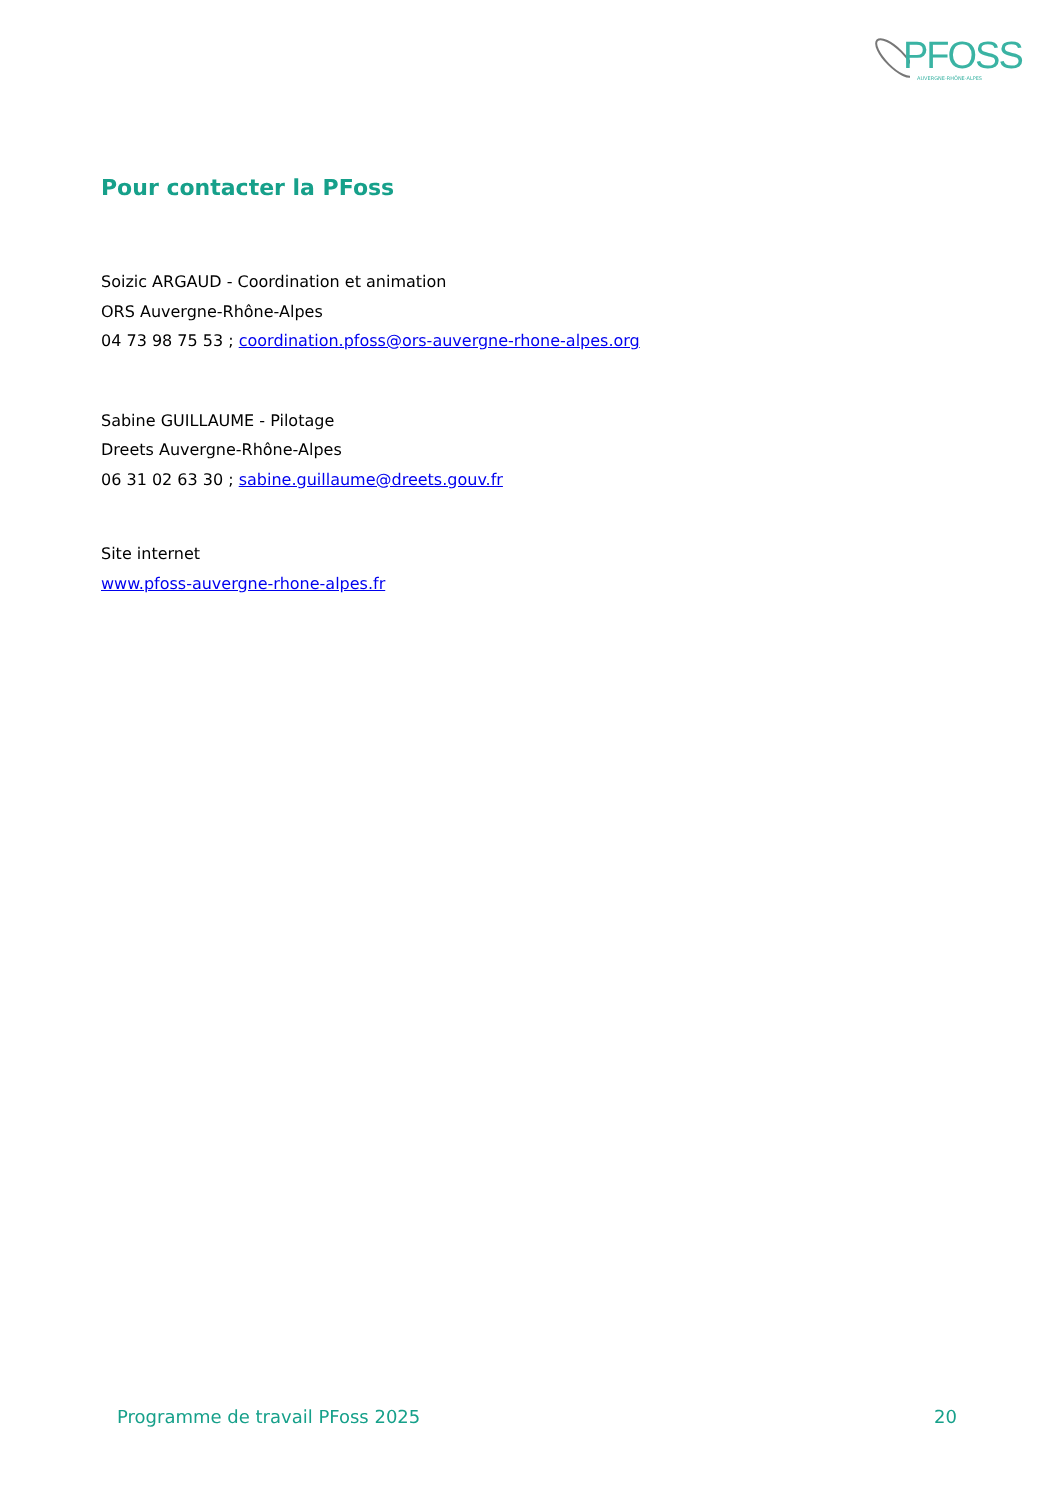PFOSS AUVERGNE-RHÔNE-ALPES
Pour contacter la PFoss
Soizic ARGAUD - Coordination et animation
ORS Auvergne-Rhône-Alpes
04 73 98 75 53 ; coordination.pfoss@ors-auvergne-rhone-alpes.org
Sabine GUILLAUME - Pilotage
Dreets Auvergne-Rhône-Alpes
06 31 02 63 30 ; sabine.guillaume@dreets.gouv.fr
Site internet
www.pfoss-auvergne-rhone-alpes.fr
Programme de travail PFoss 2025 20